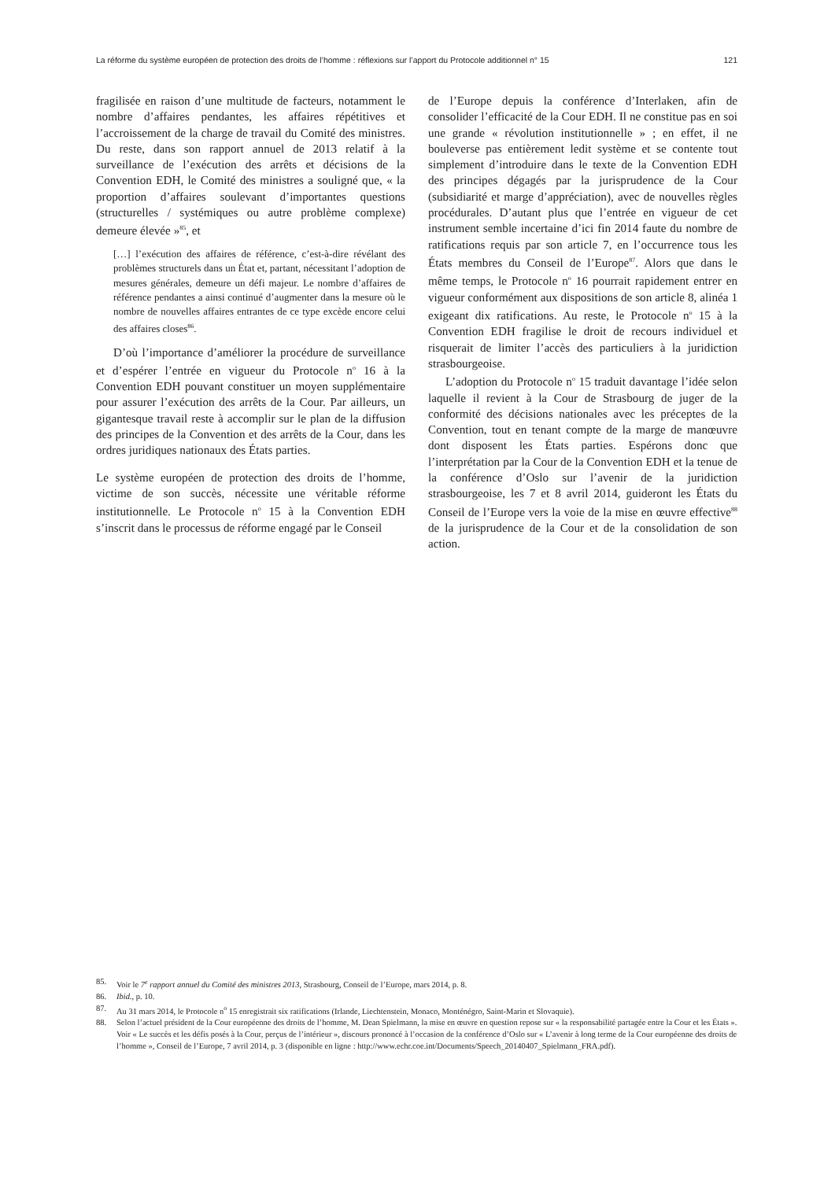La réforme du système européen de protection des droits de l’homme : réflexions sur l’apport du Protocole additionnel n° 15 121
fragilisée en raison d’une multitude de facteurs, notamment le nombre d’affaires pendantes, les affaires répétitives et l’accroissement de la charge de travail du Comité des ministres. Du reste, dans son rapport annuel de 2013 relatif à la surveillance de l’exécution des arrêts et décisions de la Convention EDH, le Comité des ministres a souligné que, « la proportion d’affaires soulevant d’importantes questions (structurelles / systémiques ou autre problème complexe) demeure élevée »<sup>85</sup>, et
[…] l’exécution des affaires de référence, c’est-à-dire révélant des problèmes structurels dans un État et, partant, nécessitant l’adoption de mesures générales, demeure un défi majeur. Le nombre d’affaires de référence pendantes a ainsi continué d’augmenter dans la mesure où le nombre de nouvelles affaires entrantes de ce type excède encore celui des affaires closes<sup>86</sup>.
D’où l’importance d’améliorer la procédure de surveillance et d’espérer l’entrée en vigueur du Protocole n<sup>o</sup> 16 à la Convention EDH pouvant constituer un moyen supplémentaire pour assurer l’exécution des arrêts de la Cour. Par ailleurs, un gigantesque travail reste à accomplir sur le plan de la diffusion des principes de la Convention et des arrêts de la Cour, dans les ordres juridiques nationaux des États parties.
Le système européen de protection des droits de l’homme, victime de son succès, nécessite une véritable réforme institutionnelle. Le Protocole n<sup>o</sup> 15 à la Convention EDH s’inscrit dans le processus de réforme engagé par le Conseil
de l’Europe depuis la conférence d’Interlaken, afin de consolider l’efficacité de la Cour EDH. Il ne constitue pas en soi une grande « révolution institutionnelle » ; en effet, il ne bouleverse pas entièrement ledit système et se contente tout simplement d’introduire dans le texte de la Convention EDH des principes dégagés par la jurisprudence de la Cour (subsidiarité et marge d’appréciation), avec de nouvelles règles procédurales. D’autant plus que l’entrée en vigueur de cet instrument semble incertaine d’ici fin 2014 faute du nombre de ratifications requis par son article 7, en l’occurrence tous les États membres du Conseil de l’Europe<sup>87</sup>. Alors que dans le même temps, le Protocole n<sup>o</sup> 16 pourrait rapidement entrer en vigueur conformément aux dispositions de son article 8, alinéa 1 exigeant dix ratifications. Au reste, le Protocole n<sup>o</sup> 15 à la Convention EDH fragilise le droit de recours individuel et risquerait de limiter l’accès des particuliers à la juridiction strasbourgeoise.
L’adoption du Protocole n<sup>o</sup> 15 traduit davantage l’idée selon laquelle il revient à la Cour de Strasbourg de juger de la conformité des décisions nationales avec les préceptes de la Convention, tout en tenant compte de la marge de manœuvre dont disposent les États parties. Espérons donc que l’interprétation par la Cour de la Convention EDH et la tenue de la conférence d’Oslo sur l’avenir de la juridiction strasbourgeoise, les 7 et 8 avril 2014, guideront les États du Conseil de l’Europe vers la voie de la mise en œuvre effective<sup>88</sup> de la jurisprudence de la Cour et de la consolidation de son action.
85. Voir le 7<sup>e</sup> rapport annuel du Comité des ministres 2013, Strasbourg, Conseil de l’Europe, mars 2014, p. 8.
86. Ibid., p. 10.
87. Au 31 mars 2014, le Protocole n<sup>o</sup> 15 enregistrait six ratifications (Irlande, Liechtenstein, Monaco, Monténégro, Saint-Marin et Slovaquie).
88. Selon l’actuel président de la Cour européenne des droits de l’homme, M. Dean Spielmann, la mise en œuvre en question repose sur « la responsabilité partagée entre la Cour et les États ». Voir « Le succès et les défis posés à la Cour, perçus de l’intérieur », discours prononcé à l’occasion de la conférence d’Oslo sur « L’avenir à long terme de la Cour européenne des droits de l’homme », Conseil de l’Europe, 7 avril 2014, p. 3 (disponible en ligne : http://www.echr.coe.int/Documents/Speech_20140407_Spielmann_FRA.pdf).